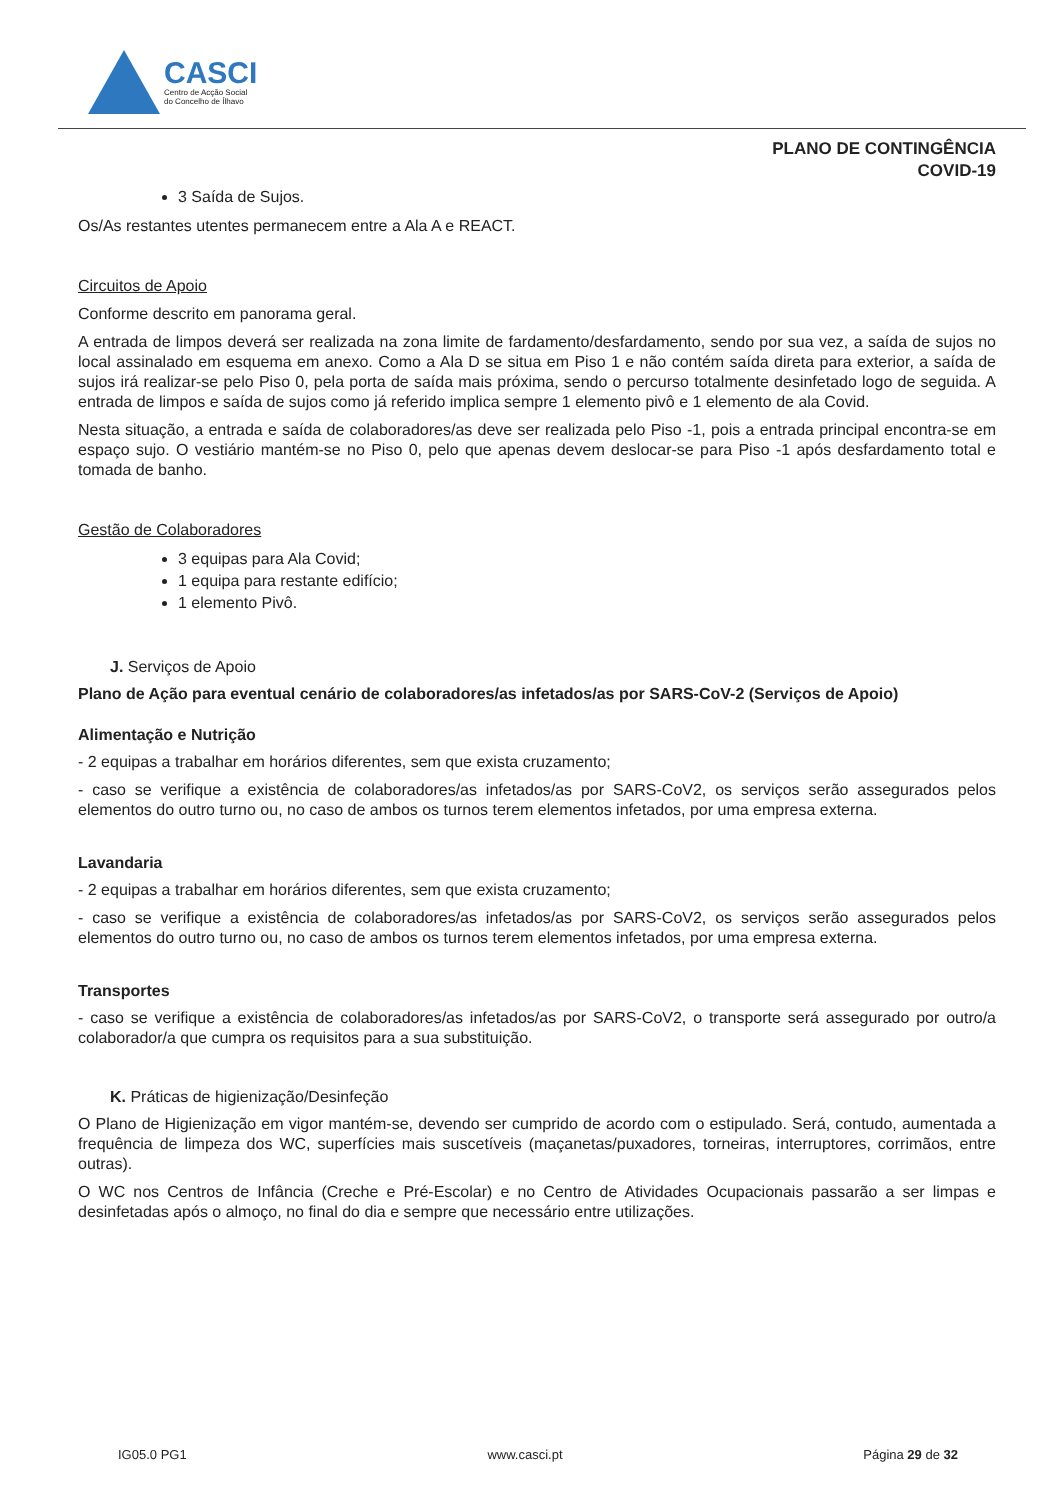CASCI
Centro de Acção Social
do Concelho de Ílhavo
PLANO DE CONTINGÊNCIA
COVID-19
3 Saída de Sujos.
Os/As restantes utentes permanecem entre a Ala A e REACT.
Circuitos de Apoio
Conforme descrito em panorama geral.
A entrada de limpos deverá ser realizada na zona limite de fardamento/desfardamento, sendo por sua vez, a saída de sujos no local assinalado em esquema em anexo. Como a Ala D se situa em Piso 1 e não contém saída direta para exterior, a saída de sujos irá realizar-se pelo Piso 0, pela porta de saída mais próxima, sendo o percurso totalmente desinfetado logo de seguida. A entrada de limpos e saída de sujos como já referido implica sempre 1 elemento pivô e 1 elemento de ala Covid.
Nesta situação, a entrada e saída de colaboradores/as deve ser realizada pelo Piso -1, pois a entrada principal encontra-se em espaço sujo. O vestiário mantém-se no Piso 0, pelo que apenas devem deslocar-se para Piso -1 após desfardamento total e tomada de banho.
Gestão de Colaboradores
3 equipas para Ala Covid;
1 equipa para restante edifício;
1 elemento Pivô.
J. Serviços de Apoio
Plano de Ação para eventual cenário de colaboradores/as infetados/as por SARS-CoV-2 (Serviços de Apoio)
Alimentação e Nutrição
- 2 equipas a trabalhar em horários diferentes, sem que exista cruzamento;
- caso se verifique a existência de colaboradores/as infetados/as por SARS-CoV2, os serviços serão assegurados pelos elementos do outro turno ou, no caso de ambos os turnos terem elementos infetados, por uma empresa externa.
Lavandaria
- 2 equipas a trabalhar em horários diferentes, sem que exista cruzamento;
- caso se verifique a existência de colaboradores/as infetados/as por SARS-CoV2, os serviços serão assegurados pelos elementos do outro turno ou, no caso de ambos os turnos terem elementos infetados, por uma empresa externa.
Transportes
- caso se verifique a existência de colaboradores/as infetados/as por SARS-CoV2, o transporte será assegurado por outro/a colaborador/a que cumpra os requisitos para a sua substituição.
K. Práticas de higienização/Desinfeção
O Plano de Higienização em vigor mantém-se, devendo ser cumprido de acordo com o estipulado. Será, contudo, aumentada a frequência de limpeza dos WC, superfícies mais suscetíveis (maçanetas/puxadores, torneiras, interruptores, corrimãos, entre outras).
O WC nos Centros de Infância (Creche e Pré-Escolar) e no Centro de Atividades Ocupacionais passarão a ser limpas e desinfetadas após o almoço, no final do dia e sempre que necessário entre utilizações.
IG05.0 PG1 www.casci.pt Página 29 de 32